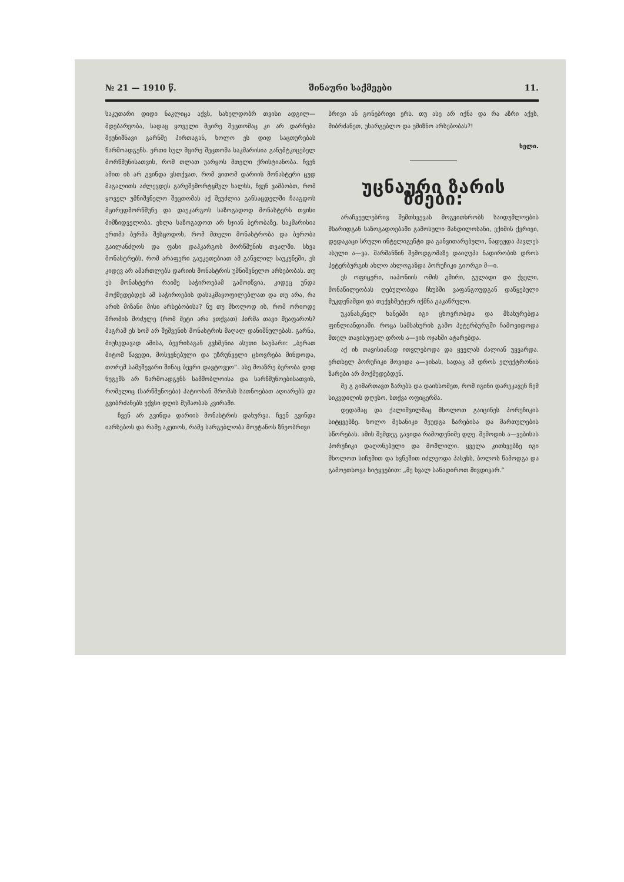№ 21 — 1910 წ. შინაური საქმეები 11.
საკუთარი დიდი ნაკლიცა აქვს, სახელდობრ თვისი ადგილ—მდებარეობა, სადაც ყოველი მცირე შეცთომაც კი არ დარჩება შეუნიშნავი გარნშე პირთაგან, ხოლო ეს დიდ საცთურებას წარმოადგენს. ერთი სულ მცირე შეცთომა საკმარისია განუმტკიცებელ მორწმუნისათვის, რომ თლათ უარყოს მთელი ქრისტიანობა. ჩვენ ამით ის არ გვინდა ვსთქვათ, რომ ვითომ დარიის მონასტერი ცუდ მაგალითს აძლევდეს გარეშემორტყმულ ხალხს, ჩვენ ვამბობთ, რომ ყოველ უმნიშვნელო შეცთომას აქ შეუძლია განსაცდელში ჩააგდოს მცირედმორწმუნე და დაუკარგოს საზოგადოდ მონასტერს თვისი მიმზიდველობა. ეხლა საზოგადოთ არ სჯიან ბერობაზე. საკმარისია ერთმა ბერმა შესცოდოს, რომ მთელი მონასტრობა და ბერობა გაილანძღოს და ფასი დაჰკარგოს მორწმუნის თვალში. სხვა მონასტრებს, რომ არაფერი გაუკეთებიათ ამ განვლილ საუკუნეში, ეს კიდევ არ ამართლებს დარიის მონასტრის უმნიშვნელო არსებობას. თუ ეს მონასტერი რაიმე საჭიროებამ გამოიწვია, კიდეც უნდა მოქმედებდეს ამ საჭიროების დასაკმაყოფილებლათ და თუ არა, რა არის მიზანი მისი არსებობისა? ნუ თუ მხოლოდ ის, რომ ორიოდე შრომის მოძულე (რომ მეტი არა ვთქვათ) პირმა თავი შეაფაროს? მაგრამ ეს ხომ არ შეშვენის მონასტრის მაღალ დანიშნულებას. გარნა, მიუხედავად ამისა, ბევრისაგან გვსმენია ასეთი საუბარი: „ბერათ მიტომ წავედი, მოსვენებული და უზრუნველი ცხოვრება მინდოდა, თორემ სამუშევარი შინაც ბევრი დავტოვეო“. ასე მოაზრე ბერობა დიდ ნუგეშს არ წარმოადგენს სამშობლოისა და სარწმუნოებისათვის, რომელიც (სარწმუნოება) პატიოსან შრომას სათნოებათ აღიარებს და გვიბრძანებს ექვსი დღის მუშაობას კვირაში.
ჩვენ არ გვინდა დარიის მონასტრის დახურვა. ჩვენ გვინდა იარსებოს და რამე აკეთოს, რამე სარგებლობა მოუტანოს ზნეობრივი
ბრივი ან გონებრივი ერს. თუ ასე არ იქნა და რა აზრი აქვს, მიბრძანეთ, უსარგებლო და უმიზნო არსებობას?!
ხელი.
უცნაური ზარის ზმები:
არაჩვეულებრივ შემთხვევას მოგვითხრობს საიდუმლოების მხარიდგან საზოგადოებაში გამოსული მანდილოსანი, ექიმის ქვრივი, დედაკაცი სრული ინტელიგენტი და განვითარებული, ნადეჟდა პავლეს ასული ა—ვა. შარშანწინ შემოდგომაზე დაიღუპა ნადირობის დროს პეტერბურგის ახლო ახლოგაზდა პორუჩიკი გიორგი მ—ი.
ეს ოფიცერი, იაპონიის ომის გმირი, გულადი და ქველი, მონაწილეობას ღებულობდა ჩხუბში ვაფანგოუდგან დაწყებული მუკდენამდი და თექვსმეტჯერ იქმნა გაკაწრული.
უკანასკნელ ხანებში იგი ცხოვრობდა და მსახურებდა ფინლიანდიაში. როცა სამსახურის გამო პეტერბურგში ჩამოვიდოდა მთელ თავისუფალ დროს ა—ვის ოჯახში ატარებდა.
აქ ის თავისიანად ითვლებოდა და ყველას ძალიან უყვარდა. ერთხელ პორუჩიკი მოვიდა ა—ვისას, სადაც ამ დროს ელექტრონის ზარები არ მოქმედებდენ.
მე გ გიმართავთ ზარებს და დაიხსომეთ, რომ იგინი დარეკავენ ჩემ სიკვდილის დღესო, სთქვა ოფიცერმა.
დედამაც და ქალიშვილმაც მხოლოთ გაიცინეს პორუჩიკის სიტყვებზე. ხოლო მეხანიკი შეუდგა ზარებისა და მართულების სწორებას. ამის შემდეგ გავიდა რამოდენიმე დღე. შემოდის ა—ვებისას პორუჩიკი დაღონებული და მოშლილი. ყველა კითხვებზე იგი მხოლოთ სიჩუმით და ხვნეშით იძლეოდა პასუხს, ბოლოს წამოდგა და გამოეთხოვა სიტყვებით: „მე ხვალ სანადიროთ მივდივარ.“